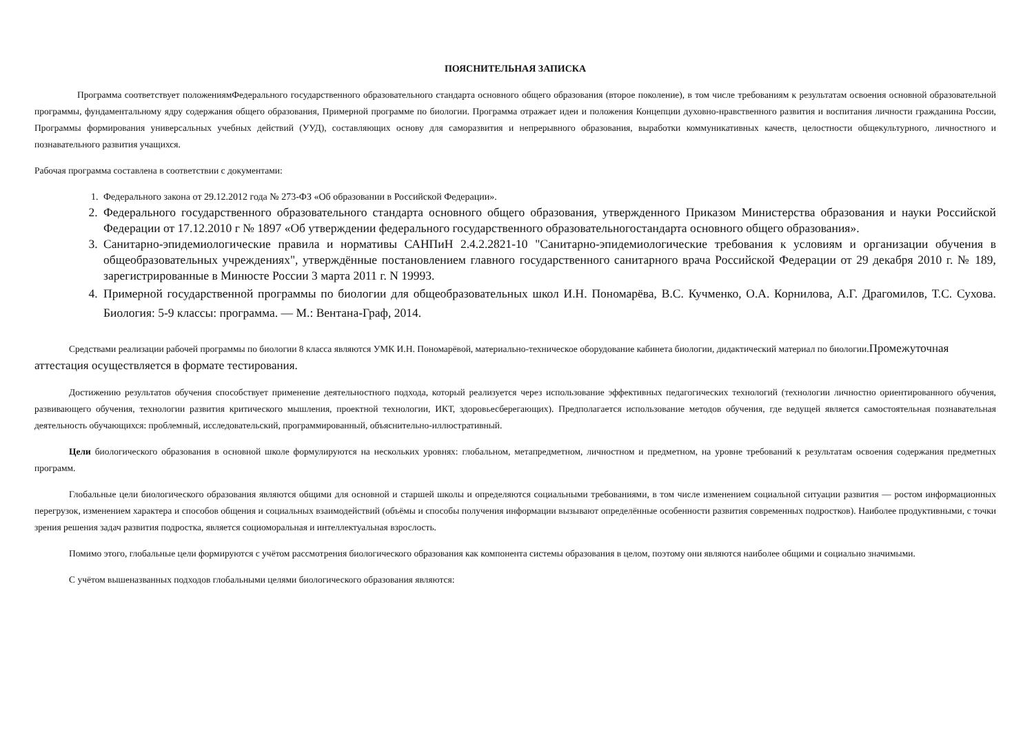ПОЯСНИТЕЛЬНАЯ ЗАПИСКА
Программа соответствует положениямФедерального государственного образовательного стандарта основного общего образования (второе поколение), в том числе требованиям к результатам освоения основной образовательной программы, фундаментальному ядру содержания общего образования, Примерной программе по биологии. Программа отражает идеи и положения Концепции духовно-нравственного развития и воспитания личности гражданина России, Программы формирования универсальных учебных действий (УУД), составляющих основу для саморазвития и непрерывного образования, выработки коммуникативных качеств, целостности общекультурного, личностного и познавательного развития учащихся.
Рабочая программа составлена в соответствии с документами:
1. Федерального закона от 29.12.2012 года № 273-ФЗ «Об образовании в Российской Федерации».
2. Федерального государственного образовательного стандарта основного общего образования, утвержденного Приказом Министерства образования и науки Российской Федерации от 17.12.2010 г № 1897 «Об утверждении федерального государственного образовательногостандарта основного общего образования».
3. Санитарно-эпидемиологические правила и нормативы САНПиН 2.4.2.2821-10 "Санитарно-эпидемиологические требования к условиям и организации обучения в общеобразовательных учреждениях", утверждённые постановлением главного государственного санитарного врача Российской Федерации от 29 декабря 2010 г. № 189, зарегистрированные в Минюсте России 3 марта 2011 г. N 19993.
4. Примерной государственной программы по биологии для общеобразовательных школ И.Н. Пономарёва, В.С. Кучменко, О.А. Корнилова, А.Г. Драгомилов, Т.С. Сухова. Биология: 5-9 классы: программа. — М.: Вентана-Граф, 2014.
Средствами реализации рабочей программы по биологии 8 класса являются УМК И.Н. Пономарёвой, материально-техническое оборудование кабинета биологии, дидактический материал по биологии.Промежуточная аттестация осуществляется в формате тестирования.
Достижению результатов обучения способствует применение деятельностного подхода, который реализуется через использование эффективных педагогических технологий (технологии личностно ориентированного обучения, развивающего обучения, технологии развития критического мышления, проектной технологии, ИКТ, здоровьесберегающих). Предполагается использование методов обучения, где ведущей является самостоятельная познавательная деятельность обучающихся: проблемный, исследовательский, программированный, объяснительно-иллюстративный.
Цели биологического образования в основной школе формулируются на нескольких уровнях: глобальном, метапредметном, личностном и предметном, на уровне требований к результатам освоения содержания предметных программ.
Глобальные цели биологического образования являются общими для основной и старшей школы и определяются социальными требованиями, в том числе изменением социальной ситуации развития — ростом информационных перегрузок, изменением характера и способов общения и социальных взаимодействий (объёмы и способы получения информации вызывают определённые особенности развития современных подростков). Наиболее продуктивными, с точки зрения решения задач развития подростка, является социоморальная и интеллектуальная взрослость.
Помимо этого, глобальные цели формируются с учётом рассмотрения биологического образования как компонента системы образования в целом, поэтому они являются наиболее общими и социально значимыми.
С учётом вышеназванных подходов глобальными целями биологического образования являются: